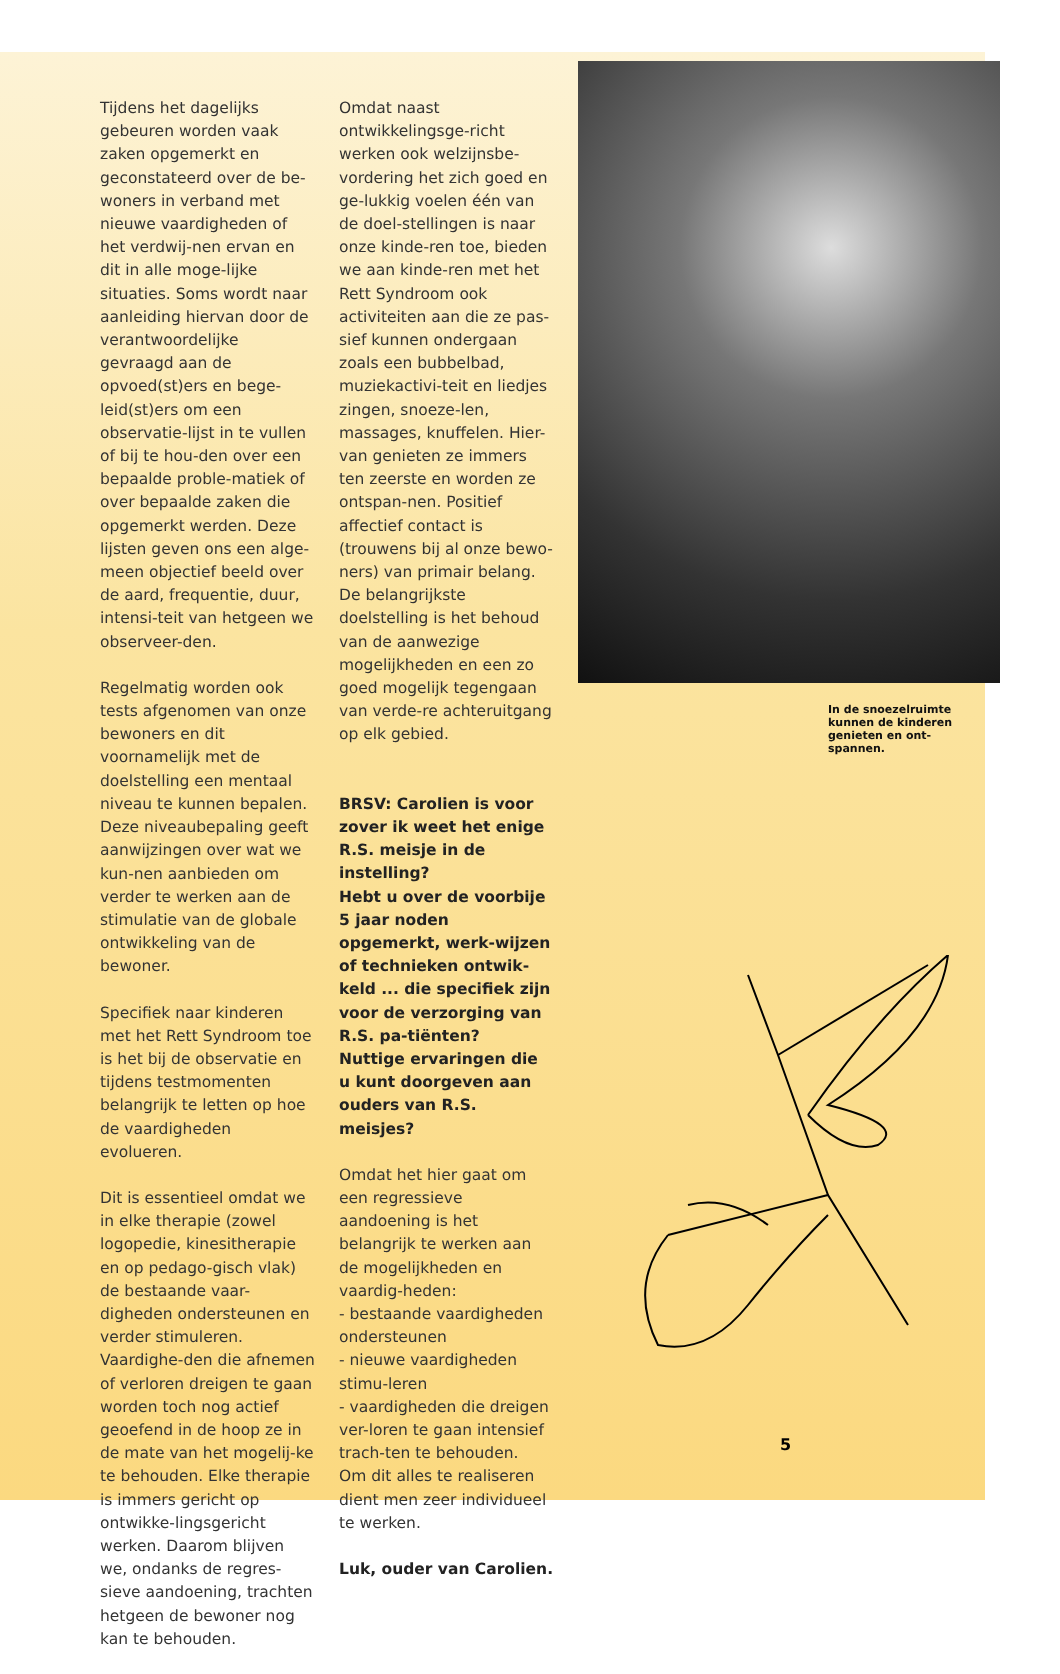Tijdens het dagelijks gebeuren worden vaak zaken opgemerkt en geconstateerd over de be-woners in verband met nieuwe vaardigheden of het verdwij-nen ervan en dit in alle moge-lijke situaties. Soms wordt naar aanleiding hiervan door de verantwoordelijke gevraagd aan de opvoed(st)ers en bege-leid(st)ers om een observatie-lijst in te vullen of bij te hou-den over een bepaalde proble-matiek of over bepaalde zaken die opgemerkt werden. Deze lijsten geven ons een alge-meen objectief beeld over de aard, frequentie, duur, intensi-teit van hetgeen we observeer-den.
Regelmatig worden ook tests afgenomen van onze bewoners en dit voornamelijk met de doelstelling een mentaal niveau te kunnen bepalen. Deze niveaubepaling geeft aanwijzingen over wat we kun-nen aanbieden om verder te werken aan de stimulatie van de globale ontwikkeling van de bewoner.
Specifiek naar kinderen met het Rett Syndroom toe is het bij de observatie en tijdens testmomenten belangrijk te letten op hoe de vaardigheden evolueren.
Dit is essentieel omdat we in elke therapie (zowel logopedie, kinesitherapie en op pedago-gisch vlak) de bestaande vaar-digheden ondersteunen en verder stimuleren. Vaardighe-den die afnemen of verloren dreigen te gaan worden toch nog actief geoefend in de hoop ze in de mate van het mogelij-ke te behouden. Elke therapie is immers gericht op ontwikke-lingsgericht werken. Daarom blijven we, ondanks de regres-sieve aandoening, trachten hetgeen de bewoner nog kan te behouden.
Omdat naast ontwikkelingsge-richt werken ook welzijnsbe-vordering het zich goed en ge-lukkig voelen één van de doel-stellingen is naar onze kinde-ren toe, bieden we aan kinde-ren met het Rett Syndroom ook activiteiten aan die ze pas-sief kunnen ondergaan zoals een bubbelbad, muziekactivi-teit en liedjes zingen, snoeze-len, massages, knuffelen. Hier-van genieten ze immers ten zeerste en worden ze ontspan-nen. Positief affectief contact is (trouwens bij al onze bewo-ners) van primair belang.
De belangrijkste doelstelling is het behoud van de aanwezige mogelijkheden en een zo goed mogelijk tegengaan van verde-re achteruitgang op elk gebied.
BRSV: Carolien is voor zover ik weet het enige R.S. meisje in de instelling?
Hebt u over de voorbije 5 jaar noden opgemerkt, werk-wijzen of technieken ontwik-keld ... die specifiek zijn voor de verzorging van R.S. pa-tiënten?
Nuttige ervaringen die u kunt doorgeven aan ouders van R.S. meisjes?
Omdat het hier gaat om een regressieve aandoening is het belangrijk te werken aan de mogelijkheden en vaardig-heden:
- bestaande vaardigheden ondersteunen
- nieuwe vaardigheden stimu-leren
- vaardigheden die dreigen ver-loren te gaan intensief trach-ten te behouden.
Om dit alles te realiseren dient men zeer individueel te werken.
Luk, ouder van Carolien.
In de snoezelruimte kunnen de kinderen genieten en ont-spannen.
5